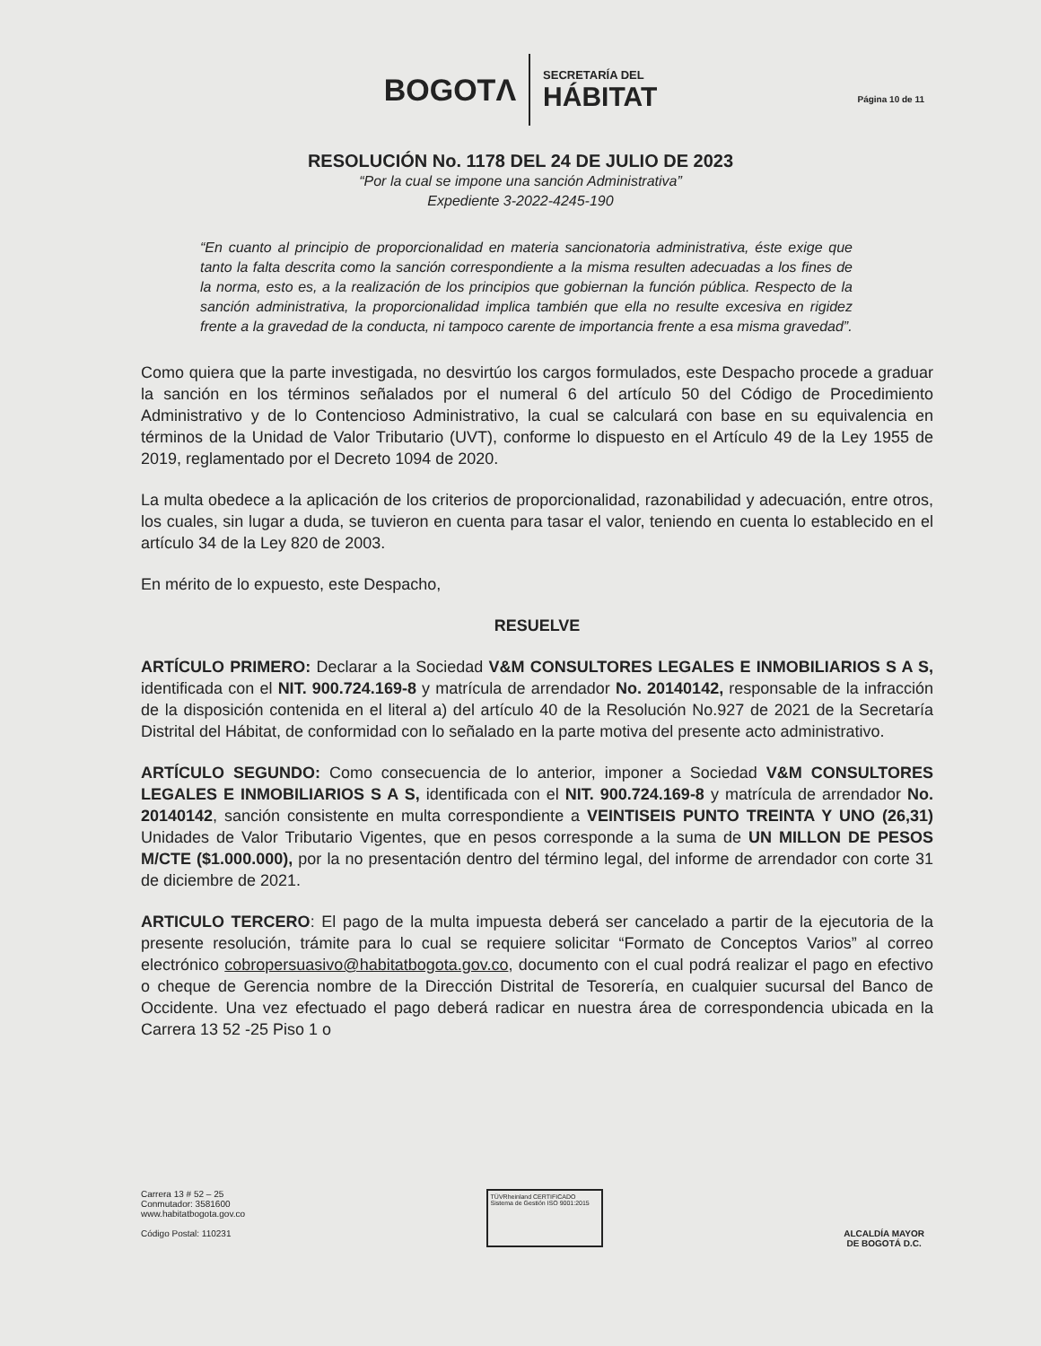BOGOTΛ
SECRETARÍA DEL
HÁBITAT
Página 10 de 11
RESOLUCIÓN No. 1178 DEL 24 DE JULIO DE 2023
“Por la cual se impone una sanción Administrativa”
Expediente 3-2022-4245-190
“En cuanto al principio de proporcionalidad en materia sancionatoria administrativa, éste exige que tanto la falta descrita como la sanción correspondiente a la misma resulten adecuadas a los fines de la norma, esto es, a la realización de los principios que gobiernan la función pública. Respecto de la sanción administrativa, la proporcionalidad implica también que ella no resulte excesiva en rigidez frente a la gravedad de la conducta, ni tampoco carente de importancia frente a esa misma gravedad”.
Como quiera que la parte investigada, no desvirtúo los cargos formulados, este Despacho procede a graduar la sanción en los términos señalados por el numeral 6 del artículo 50 del Código de Procedimiento Administrativo y de lo Contencioso Administrativo, la cual se calculará con base en su equivalencia en términos de la Unidad de Valor Tributario (UVT), conforme lo dispuesto en el Artículo 49 de la Ley 1955 de 2019, reglamentado por el Decreto 1094 de 2020.
La multa obedece a la aplicación de los criterios de proporcionalidad, razonabilidad y adecuación, entre otros, los cuales, sin lugar a duda, se tuvieron en cuenta para tasar el valor, teniendo en cuenta lo establecido en el artículo 34 de la Ley 820 de 2003.
En mérito de lo expuesto, este Despacho,
RESUELVE
ARTÍCULO PRIMERO: Declarar a la Sociedad V&M CONSULTORES LEGALES E INMOBILIARIOS S A S, identificada con el NIT. 900.724.169-8 y matrícula de arrendador No. 20140142, responsable de la infracción de la disposición contenida en el literal a) del artículo 40 de la Resolución No.927 de 2021 de la Secretaría Distrital del Hábitat, de conformidad con lo señalado en la parte motiva del presente acto administrativo.
ARTÍCULO SEGUNDO: Como consecuencia de lo anterior, imponer a Sociedad V&M CONSULTORES LEGALES E INMOBILIARIOS S A S, identificada con el NIT. 900.724.169-8 y matrícula de arrendador No. 20140142, sanción consistente en multa correspondiente a VEINTISEIS PUNTO TREINTA Y UNO (26,31) Unidades de Valor Tributario Vigentes, que en pesos corresponde a la suma de UN MILLON DE PESOS M/CTE ($1.000.000), por la no presentación dentro del término legal, del informe de arrendador con corte 31 de diciembre de 2021.
ARTICULO TERCERO: El pago de la multa impuesta deberá ser cancelado a partir de la ejecutoria de la presente resolución, trámite para lo cual se requiere solicitar “Formato de Conceptos Varios” al correo electrónico cobropersuasivo@habitatbogota.gov.co, documento con el cual podrá realizar el pago en efectivo o cheque de Gerencia nombre de la Dirección Distrital de Tesorería, en cualquier sucursal del Banco de Occidente. Una vez efectuado el pago deberá radicar en nuestra área de correspondencia ubicada en la Carrera 13 52 -25 Piso 1 o
Carrera 13 # 52 – 25
Conmutador: 3581600
www.habitatbogota.gov.co
Código Postal: 110231
TÜVRheinland CERTIFICADO
Sistema de Gestión ISO 9001:2015
ALCALDÍA MAYOR
DE BOGOTÁ D.C.